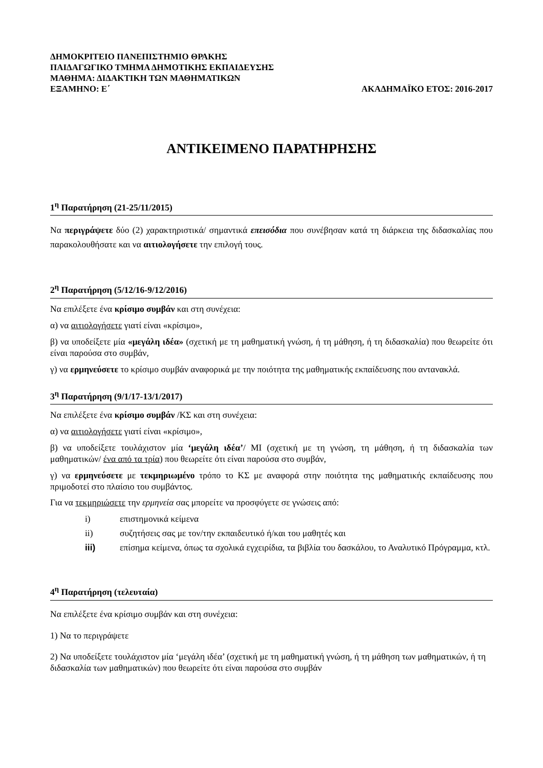ΔΗΜΟΚΡΙΤΕΙΟ ΠΑΝΕΠΙΣΤΗΜΙΟ ΘΡΑΚΗΣ
ΠΑΙΔΑΓΩΓΙΚΟ ΤΜΗΜΑ ΔΗΜΟΤΙΚΗΣ ΕΚΠΑΙΔΕΥΣΗΣ
ΜΑΘΗΜΑ: ΔΙΔΑΚΤΙΚΗ ΤΩΝ ΜΑΘΗΜΑΤΙΚΩΝ
ΕΞΑΜΗΝΟ: Ε΄ ΑΚΑΔΗΜΑΪΚΟ ΕΤΟΣ: 2016-2017
ΑΝΤΙΚΕΙΜΕΝΟ ΠΑΡΑΤΗΡΗΣΗΣ
1<sup>η</sup> Παρατήρηση (21-25/11/2015)
Να περιγράψετε δύο (2) χαρακτηριστικά/ σημαντικά επεισόδια που συνέβησαν κατά τη διάρκεια της διδασκαλίας που παρακολουθήσατε και να αιτιολογήσετε την επιλογή τους.
2<sup>η</sup> Παρατήρηση (5/12/16-9/12/2016)
Να επιλέξετε ένα κρίσιμο συμβάν και στη συνέχεια:
α) να αιτιολογήσετε γιατί είναι «κρίσιμο»,
β) να υποδείξετε μία «μεγάλη ιδέα» (σχετική με τη μαθηματική γνώση, ή τη μάθηση, ή τη διδασκαλία) που θεωρείτε ότι είναι παρούσα στο συμβάν,
γ) να ερμηνεύσετε το κρίσιμο συμβάν αναφορικά με την ποιότητα της μαθηματικής εκπαίδευσης που αντανακλά.
3<sup>η</sup> Παρατήρηση (9/1/17-13/1/2017)
Να επιλέξετε ένα κρίσιμο συμβάν /ΚΣ και στη συνέχεια:
α) να αιτιολογήσετε γιατί είναι «κρίσιμο»,
β) να υποδείξετε τουλάχιστον μία ‘μεγάλη ιδέα’/ ΜΙ (σχετική με τη γνώση, τη μάθηση, ή τη διδασκαλία των μαθηματικών/ ένα από τα τρία) που θεωρείτε ότι είναι παρούσα στο συμβάν,
γ) να ερμηνεύσετε με τεκμηριωμένο τρόπο το ΚΣ με αναφορά στην ποιότητα της μαθηματικής εκπαίδευσης που πριμοδοτεί στο πλαίσιο του συμβάντος.
Για να τεκμηριώσετε την ερμηνεία σας μπορείτε να προσφύγετε σε γνώσεις από:
i) επιστημονικά κείμενα
ii) συζητήσεις σας με τον/την εκπαιδευτικό ή/και του μαθητές και
iii) επίσημα κείμενα, όπως τα σχολικά εγχειρίδια, τα βιβλία του δασκάλου, το Αναλυτικό Πρόγραμμα, κτλ.
4<sup>η</sup> Παρατήρηση (τελευταία)
Να επιλέξετε ένα κρίσιμο συμβάν και στη συνέχεια:
1) Να το περιγράψετε
2) Να υποδείξετε τουλάχιστον μία ‘μεγάλη ιδέα’ (σχετική με τη μαθηματική γνώση, ή τη μάθηση των μαθηματικών, ή τη διδασκαλία των μαθηματικών) που θεωρείτε ότι είναι παρούσα στο συμβάν